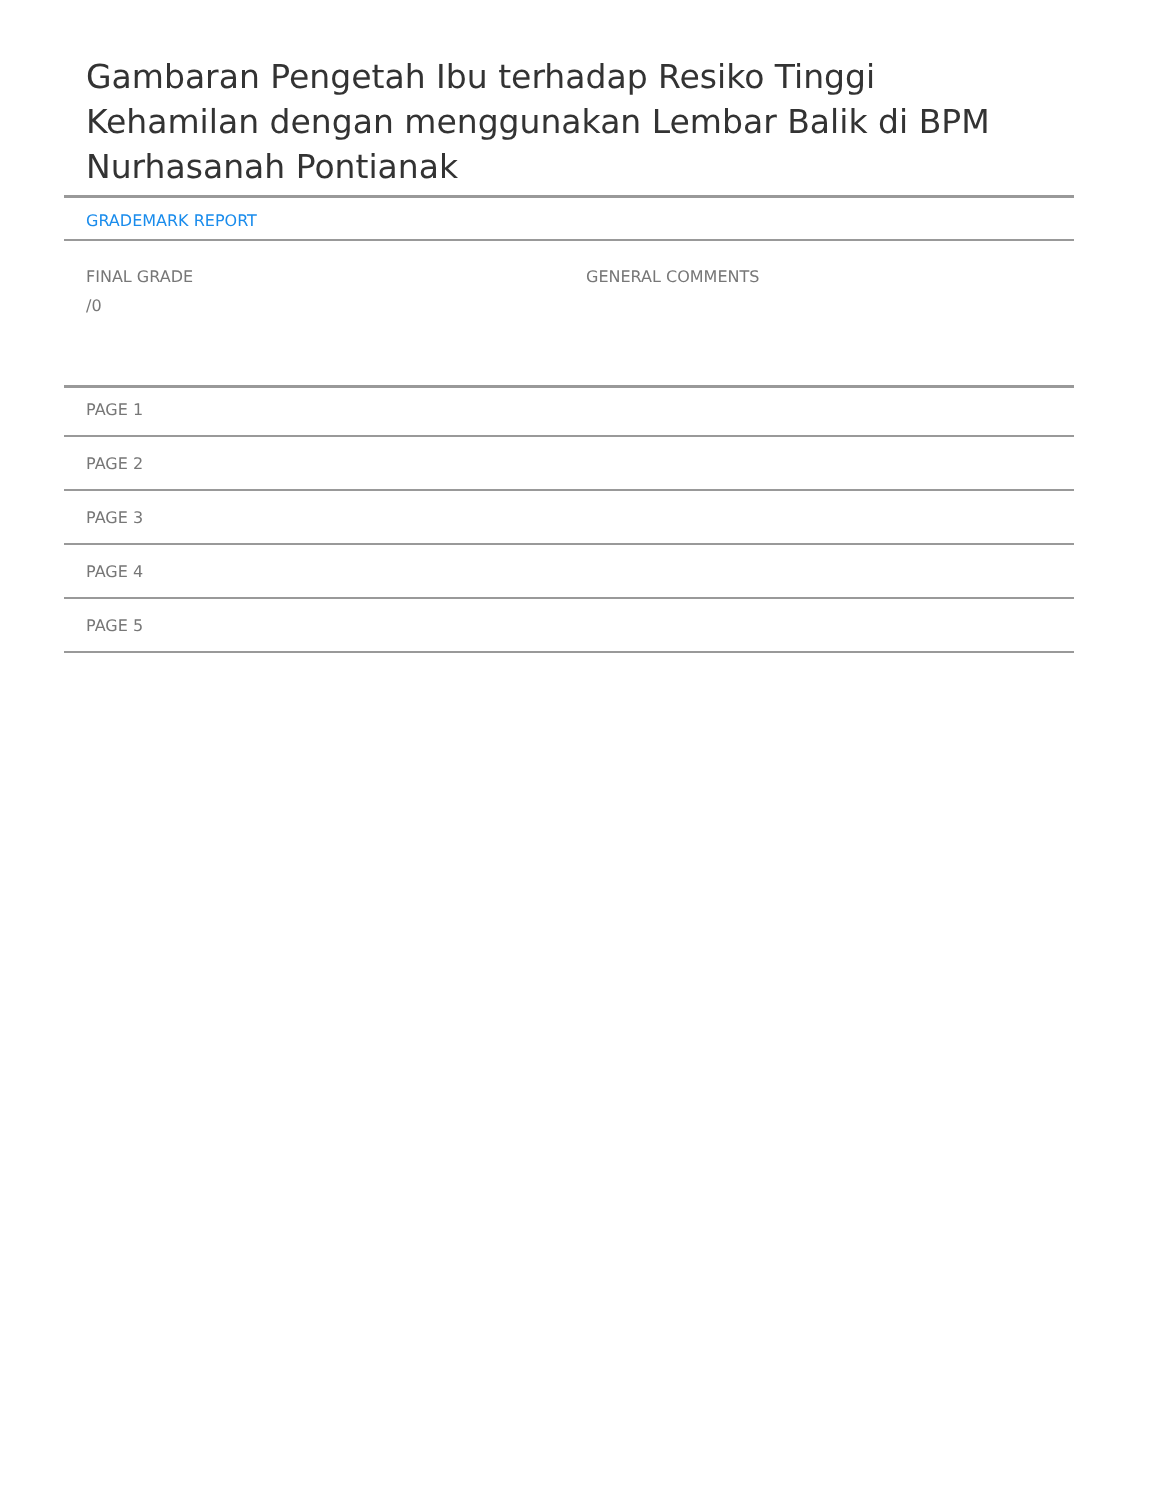Gambaran Pengetah Ibu terhadap Resiko Tinggi Kehamilan dengan menggunakan Lembar Balik di BPM Nurhasanah Pontianak
GRADEMARK REPORT
FINAL GRADE
/0
GENERAL COMMENTS
PAGE 1
PAGE 2
PAGE 3
PAGE 4
PAGE 5